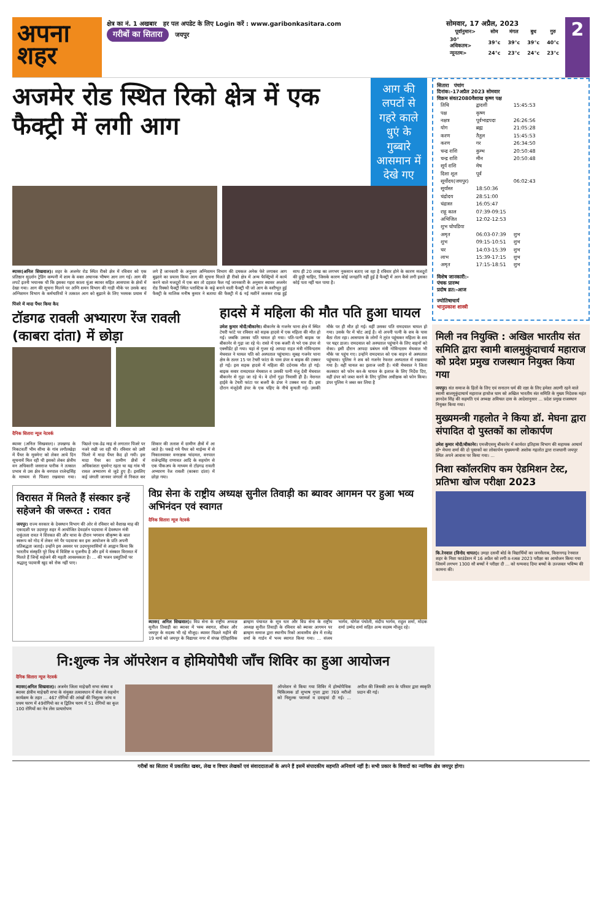अपना
शहर
क्षेत्र का नं. 1 अखबार हर पल अपडेट के लिए Login करें : www.garibonkasitara.com
गरीबों का सितारा जयपुर
सोमवार, 17 अप्रैल, 2023
| पूर्वानुमान> | सोम | मंगल | बुध | गुरु |
| --- | --- | --- | --- | --- |
| 30° अधिकतम> | 39°c | 39°c | 39°c | 40°c |
| न्यूनतम> | 24°c | 23°c | 24°c | 23°c |
2
अजमेर रोड स्थित रिको क्षेत्र में एक फैक्ट्री में लगी आग
आग की लपटों से गहरे काले धुएं के गुब्बारे आसमान में देखे गए
ब्यावर(अनिल सिखवाल)। शहर के अजमेर रोड स्थित रीको क्षेत्र में रविवार को एक प्रतिष्ठान सुदर्शन ट्रेडिंग कम्पनी में शाम के वक्त अचानक भीषण आग लग गई। आग की लपटें इतनी भयानक थी कि इसका गहरा काला धुंआ ब्यावर सहित आसपास के क्षेत्रों में देखा गया। आग की सूचना मिलने पर अग्नि शमन विभाग की गाड़ी मौके पर उसके बाद अग्निशमन विभाग के कर्मचारियों ने तत्काल आग को बुझाने के लिए भरसक प्रयास में लगे हैं जानकारी के अनुसार अग्निशमन विभाग की दमकल अनेक फेरे लगाकर आग बुझाने का प्रयास किया आग की सूचना मिलते ही रीको क्षेत्र में अन्य फैक्ट्रियों में कार्य करने वाले मजदूरों में एक बार तो दहशत फैल गई जानकारी के अनुसार ब्यावर अजमेर रोड रिक्को फैक्ट्री स्थित प्लास्टिक के कट्टे बनाने वाली फैक्ट्री थी जो आग के वशीभूत हुई फैक्ट्री के मालिक मनीष कुमार ने बताया की फैक्ट्री में 6 नई मशीनें जलकर राख हुई साथ ही 20 लाख का लगभग नुकसान बताए जा रहा है रविवार होने के कारण मजदूरों की छुट्टी चाहिए, जिसके कारण कोई जनहानि नहीं हुई है फैक्ट्री में आग कैसे लगी इसका कोई पता नहीं चल पाया है।
पिंजरे में मादा पैंथर किया कैद
टॉडगढ रावली अभ्यारण रेंज रावली (काबरा दांता) में छोड़ा
दैनिक सितारा न्यूज नेटवर्क
ब्यावर (अनिल सिखवाल)। उपखण्ड के निकटवर्ती भीम सीमा के गांव लगौतखेड़ा में पैंथर के मूवमेन्ट को लेकर आये दिन सूचनायें मिल रही थी इसको लेकर क्षेत्रीय वन अधिकारी जसराज पारीक ने तत्काल प्रभाव से उस क्षेत्र के वनपाल राजेन्द्रसिंह के माध्यम से पिंजरा रखवाया गया। पिछले एक-डेढ माह से लगातार पिंजरे पर नजरे रखी जा रही थी। रविवार को उसी पिंजरे में मादा पैंथर कैद हो गयी। इस मादा पैंथर का ग्रामीण क्षैत्रों में अधिकांशतः मूवमेन्ट रहता था यह गांव भी रावल अभ्यारण से जुडे हुए हैं। इसलिए कई जंगली जानवर जंगलों से निकल कर शिकार की तलाश में ग्रामीण क्षैत्रों में आ जाते है। पकड़े गये पैंथर को माईन्स में से निकालवाकर वनरक्षक चांदमल, वनपाल राजेन्द्रसिंह राणावत आदि के सहयोग से एक पीकअप के माध्यम से टॉडगढ रावली अभ्यारण रेंज रावली (काबरा दांता) में छोड़ा गया।
हादसे में महिला की मौत पति हुआ घायल
उमेश कुमार मोदी/बीकानेर। बीकानेर के गजनेर थाना क्षेत्र में स्थित टेचरी फांटे पर रविवार को सड़क हादसे में एक महिला की मौत हो गई। जबकि उसका पति घायल हो गया। पति-पत्नी बाइक पर बीकानेर से गुढ़ा जा रहे थे। रास्ते में एक बजरी से भरे एक डंपर से एक्सीडेंट हो गया। यहां से गुजर रहे आपदा राहत मंत्री गोविन्दराम मेघवाल ने घायल पति को अस्पताल पहुंचाया। सुबह गजनेर थाना क्षेत्र के ठल्ल 15 पर टेचरी फांटा के पास डंपर व बाइक की टक्कर हो गई। इस सड़क हादसे में महिला की दर्दनाक मौत हो गई। बाइक सवार रामदयाल मेघवाल व उसकी पत्नी मंजु देवी मेघवाल बीकानेर से गुढ़ा जा रहे थे। वे दोनों गुढ़ा निवासी ही है। नेशनल हाईवे के टेचरी फांटा पर बजरी के डंपर ने टक्कर मार दी। इस दौरान मंजूदेवी डंपर के एक पहिए के नीचे कुचली गई। उसकी मौके पर ही मौत हो गई। वहीं उसका पति रामदयाल घायल हो गया। उसके पैर में चोट आई है। वो अपनी पत्नी के शव के पास बैठा रोता रहा। आसपास के लोगों ने तुरंत पहुंचकर महिला के शव पर चद्दर डाला। रामदयाल को अस्पताल पहुंचाने के लिए वाहनों को रोका। इसी दौरान आपदा प्रबंधन मंत्री गोविन्दराम मेघवाल भी मौके पर पहुंच गए। उन्होंने रामदयाल को एक वाहन से अस्पताल पहुंचाया। पुलिस ने शव को गजनेर रेफरल अस्पताल में रखवाया गया है। वहीं घायल का इलाज जारी है। मंत्री मेघवाल ने जिला कलक्टर को फोन कर-के घायल के इलाज के लिए निर्देश दिए, वहीं डंपर को जब्त करने के लिए पुलिस अधीक्षक को फोन किया। डंपर पुलिस ने जब्त कर लिया है
विरासत में मिलते हैं संस्कार इन्हें सहेजने की जरूरत : रावत
जयपुर। राज्य सरकार के देवस्थान विभाग की ओर से रविवार को वैशाख माह की एकादशी पर उदयपुर शहर में आयोजित देवदर्शन पदयात्रा में देवस्थान मंत्री शकुंतला रावत ने शिरकत की और यात्रा के दौरान भगवान श्रीकृष्ण के बाल स्वरूप को गोद में लेकर नंगे पैर पदयात्रा कर इस आयोजन के प्रति अपनी प्रतिबद्धता जताई। उन्होंने इस अवसर पर उदयपुरवासियों से आह्वान किया कि भारतीय संस्कृति पूरे विश्व में विशिष्ट व पूजनीय है और हमें ये संस्कार विरासत में मिलते हैं जिन्हें सहेजने की महती आवश्यकता है। ... की भजन प्रस्तुतियों पर श्रद्धालु पदयात्री खुद को रोक नहीं पाए।
विप्र सेना के राष्ट्रीय अध्यक्ष सुनील तिवाड़ी का ब्यावर आगमन पर हुआ भव्य अभिनंदन एवं स्वागत
दैनिक सितारा न्यूज नेटवर्क
ब्यावर( अनिल सिखवाल)। विप्र सेना के राष्ट्रीय अध्यक्ष सुनील तिवाड़ी का ब्यावर में भव्य स्वागत, सीकर और जयपुर के सदस्य भी रहे मौजूद। ब्यावर पिछले महीने की 19 मार्च को जयपुर के विद्याधर नगर में संपन्न ऐतिहासिक ब्राम्हण पंचायत के सूत्र धार और विप्र सेना के राष्ट्रीय अध्यक्ष सुनील तिवाड़ी के रविवार को ब्यावर आगमन पर ब्राम्हण समाज द्वारा स्थानीय रिको आवासीय क्षेत्र में राजेंद्र शर्मा के गार्डन में भव्य स्वागत किया गया। ... संजय भार्गव, योगेश पंचोली, संदीप भार्गव, राहुल शर्मा, मोदक शर्मा उम्मेद शर्मा सहित अन्य सदस्य मौजूद रहे।
सितारा पंचांग
दिनांक:-17अप्रैल 2023 सोमवार
विक्रम संवत2080वैशाख कृष्ण पक्ष
| तिथि | द्वादशी | 15:45:53 |
| पक्ष | कृष्ण | |
| नक्षत्र | पूर्वभाद्रपदा | 26:26:56 |
| योग | ब्रह्म | 21:05:28 |
| करण | तैतुल | 15:45:53 |
| करण | गर | 26:34:50 |
| चन्द्र राशि | कुम्भ | 20:50:48 |
| चन्द्र राशि | मीन | 20:50:48 |
| सूर्य राशि | मेष | |
| दिशा शूल | पूर्व | |
| सूर्योदय(जयपुर) | | 06:02:43 |
| सूर्यास्त | 18:50:36 | |
| चंद्रोदय | 28:51:00 | |
| चंद्रास्त | 16:05:47 | |
| राहू काल | 07:39-09:15 | |
| अभिजित | 12:02-12:53 | |
| शुभ चोघडिया | | |
| अमृत | 06:03-07:39 | शुभ |
| शुभ | 09:15-10:51 | शुभ |
| चर | 14:03-15:39 | शुभ |
| लाभ | 15:39-17:15 | शुभ |
| अमृत | 17:15-18:51 | शुभ |
विशेष जानकारी:-
पंचक प्रारम्भ
प्रदोष व्रत:-आज
ज्योतिषाचार्य
भानुप्रकाश शास्त्री
मिली नव नियुक्ति : अखिल भारतीय संत समिति द्वारा स्वामी बालमुकुंदाचार्य महाराज को प्रदेश प्रमुख राजस्थान नियुक्त किया गया
जयपुर। संत समाज के हितों के लिए एवं सनातन धर्म की रक्षा के लिए हमेशा अग्रणी रहने वाले स्वामी बालमुकुंदाचार्य महाराज हाथोज धाम को अखिल भारतीय संत समिति के मुख्य निदेशक महंत ज्ञानदेव सिंह की सहमति एवं अध्यक्ष अविचल दास के आदेशानुसार ... प्रदेश प्रमुख राजस्थान नियुक्त किया गया।
मुख्यमन्त्री गहलोत ने किया डॉ. मेघना द्वारा संपादित दो पुस्तकों का लोकार्पण
उमेश कुमार मोदी/बीकानेर। एमजीएसयू बीकानेर में कार्यरत इतिहास विभाग की सहायक आचार्य डॉ॰ मेघना शर्मा की दो पुस्तकों का लोकार्पण मुख्यमन्त्री अशोक गहलोत द्वारा राजधानी जयपुर स्थित अपने आवास पर किया गया। ...
निशा स्कॉलरशिप कम ऐडमिशन टेस्ट, प्रतिभा खोज परीक्षा 2023
कि.रेनवाल (विनोद धायल)। उमड़ा दसवीं बोर्ड के विद्यार्थियों का जनसैलाब, किशनगढ़ रेनवाल शहर के निशा फाउंडेशन में 16 अप्रैल को लगी ठ-रअळ 2023 परीक्षा का आयोजन किया गया जिसमें लगभग 1300 सौ बच्चों ने परीक्षा दी ... को धन्यवाद दिया बच्चों के उज्जवल भविष्य की कामना की।
नि:शुल्क नेत्र ऑपरेशन व होमियोपैथी जाँच शिविर का हुआ आयोजन
दैनिक सितारा न्यूज नेटवर्क
ब्यावर(अनिल सिखवाल)। अजमेर जिला माहेश्वरी सभा संस्था व ब्यावर क्षेत्रीय माहेश्वरी सभा के संयुक्त तत्वावधान में सेवा से सहयोग कार्यक्रम के तहत ... 467 रोगियों की आंखों की निशुल्क जांच व प्रथम चरण में 49रोगियो का व द्वितिय चरण में 51 रोगियों का कुल 100 रोगियों का नेत्र लेंस प्रत्यारोपण
ऑपरेशन से किया गया शिविर में होम्योपैथिक चिकित्सक डॉ सुभाष गुप्ता द्वारा 769 मरीजों को निशुल्क परामर्श व दवाइयां दी गई। ... अपील की जिसकी आप के परिवार द्वारा स्वकृति प्रदान की गई।
गरीबों का सितारा में प्रकाशित खबर, लेख व विचार लेखकों एवं संवाददाताओं के अपने हैं इसमें संपादकीय सहमति अनिवार्य नहीं है। सभी प्रकार के विवादों का न्यायिक क्षेत्र जयपुर होगा।